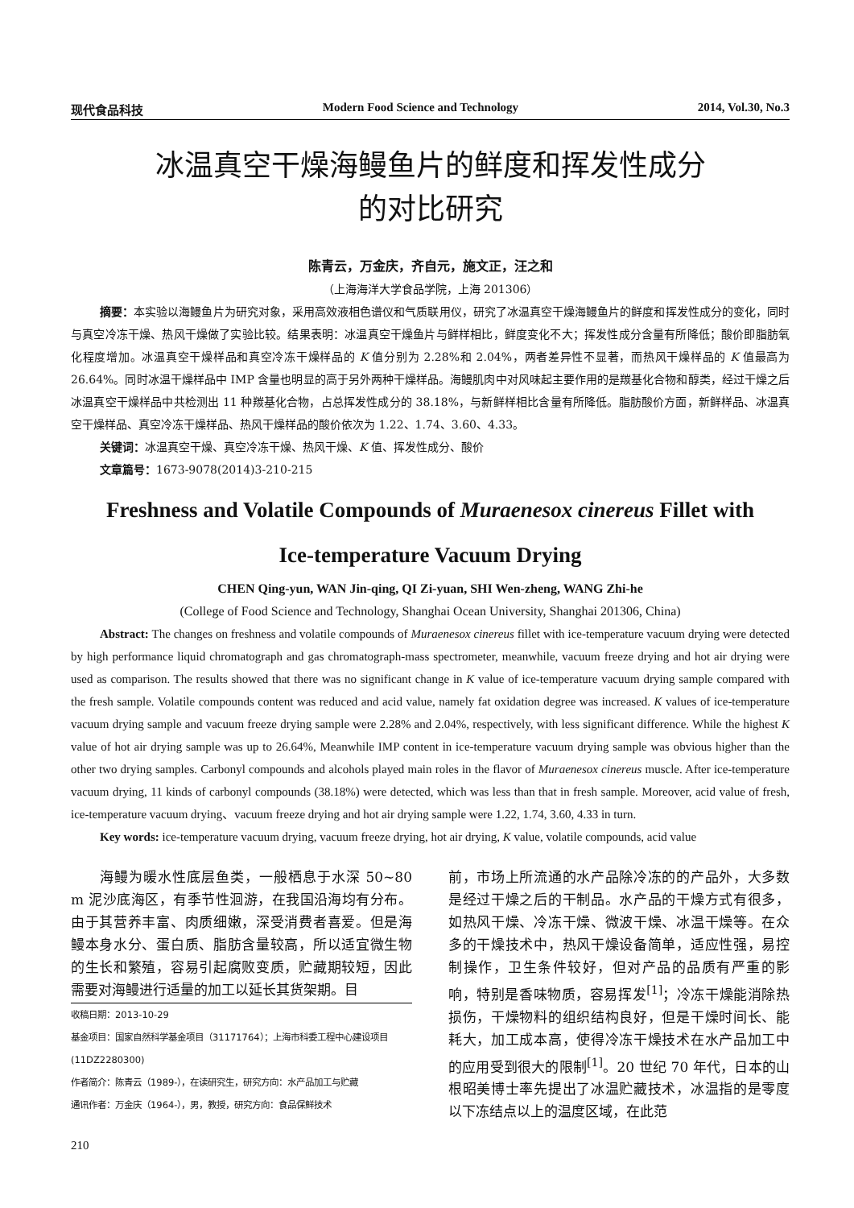现代食品科技 Modern Food Science and Technology 2014, Vol.30, No.3
冰温真空干燥海鳗鱼片的鲜度和挥发性成分
的对比研究
陈青云，万金庆，齐自元，施文正，汪之和
（上海海洋大学食品学院，上海 201306）
摘要：本实验以海鳗鱼片为研究对象，采用高效液相色谱仪和气质联用仪，研究了冰温真空干燥海鳗鱼片的鲜度和挥发性成分的变化，同时与真空冷冻干燥、热风干燥做了实验比较。结果表明：冰温真空干燥鱼片与鲜样相比，鲜度变化不大；挥发性成分含量有所降低；酸价即脂肪氧化程度增加。冰温真空干燥样品和真空冷冻干燥样品的 K 值分别为 2.28%和 2.04%，两者差异性不显著，而热风干燥样品的 K 值最高为 26.64%。同时冰温干燥样品中 IMP 含量也明显的高于另外两种干燥样品。海鳗肌肉中对风味起主要作用的是羰基化合物和醇类，经过干燥之后冰温真空干燥样品中共检测出 11 种羰基化合物，占总挥发性成分的 38.18%，与新鲜样相比含量有所降低。脂肪酸价方面，新鲜样品、冰温真空干燥样品、真空冷冻干燥样品、热风干燥样品的酸价依次为 1.22、1.74、3.60、4.33。
关键词：冰温真空干燥、真空冷冻干燥、热风干燥、K 值、挥发性成分、酸价
文章篇号：1673-9078(2014)3-210-215
Freshness and Volatile Compounds of Muraenesox cinereus Fillet with
Ice-temperature Vacuum Drying
CHEN Qing-yun, WAN Jin-qing, QI Zi-yuan, SHI Wen-zheng, WANG Zhi-he
(College of Food Science and Technology, Shanghai Ocean University, Shanghai 201306, China)
Abstract: The changes on freshness and volatile compounds of Muraenesox cinereus fillet with ice-temperature vacuum drying were detected by high performance liquid chromatograph and gas chromatograph-mass spectrometer, meanwhile, vacuum freeze drying and hot air drying were used as comparison. The results showed that there was no significant change in K value of ice-temperature vacuum drying sample compared with the fresh sample. Volatile compounds content was reduced and acid value, namely fat oxidation degree was increased. K values of ice-temperature vacuum drying sample and vacuum freeze drying sample were 2.28% and 2.04%, respectively, with less significant difference. While the highest K value of hot air drying sample was up to 26.64%, Meanwhile IMP content in ice-temperature vacuum drying sample was obvious higher than the other two drying samples. Carbonyl compounds and alcohols played main roles in the flavor of Muraenesox cinereus muscle. After ice-temperature vacuum drying, 11 kinds of carbonyl compounds (38.18%) were detected, which was less than that in fresh sample. Moreover, acid value of fresh, ice-temperature vacuum drying、vacuum freeze drying and hot air drying sample were 1.22, 1.74, 3.60, 4.33 in turn.
Key words: ice-temperature vacuum drying, vacuum freeze drying, hot air drying, K value, volatile compounds, acid value
海鳗为暖水性底层鱼类，一般栖息于水深 50~80 m 泥沙底海区，有季节性洄游，在我国沿海均有分布。由于其营养丰富、肉质细嫩，深受消费者喜爱。但是海鳗本身水分、蛋白质、脂肪含量较高，所以适宜微生物的生长和繁殖，容易引起腐败变质，贮藏期较短，因此需要对海鳗进行适量的加工以延长其货架期。目
收稿日期：2013-10-29
基金项目：国家自然科学基金项目（31171764）；上海市科委工程中心建设项目(11DZ2280300)
作者简介：陈青云（1989-），在读研究生，研究方向：水产品加工与贮藏
通讯作者：万金庆（1964-），男，教授，研究方向：食品保鲜技术
210
前，市场上所流通的水产品除冷冻的的产品外，大多数是经过干燥之后的干制品。水产品的干燥方式有很多，如热风干燥、冷冻干燥、微波干燥、冰温干燥等。在众多的干燥技术中，热风干燥设备简单，适应性强，易控制操作，卫生条件较好，但对产品的品质有严重的影响，特别是香味物质，容易挥发<sup>[1]</sup>；冷冻干燥能消除热损伤，干燥物料的组织结构良好，但是干燥时间长、能耗大，加工成本高，使得冷冻干燥技术在水产品加工中的应用受到很大的限制<sup>[1]</sup>。20 世纪 70 年代，日本的山根昭美博士率先提出了冰温贮藏技术，冰温指的是零度以下冻结点以上的温度区域，在此范